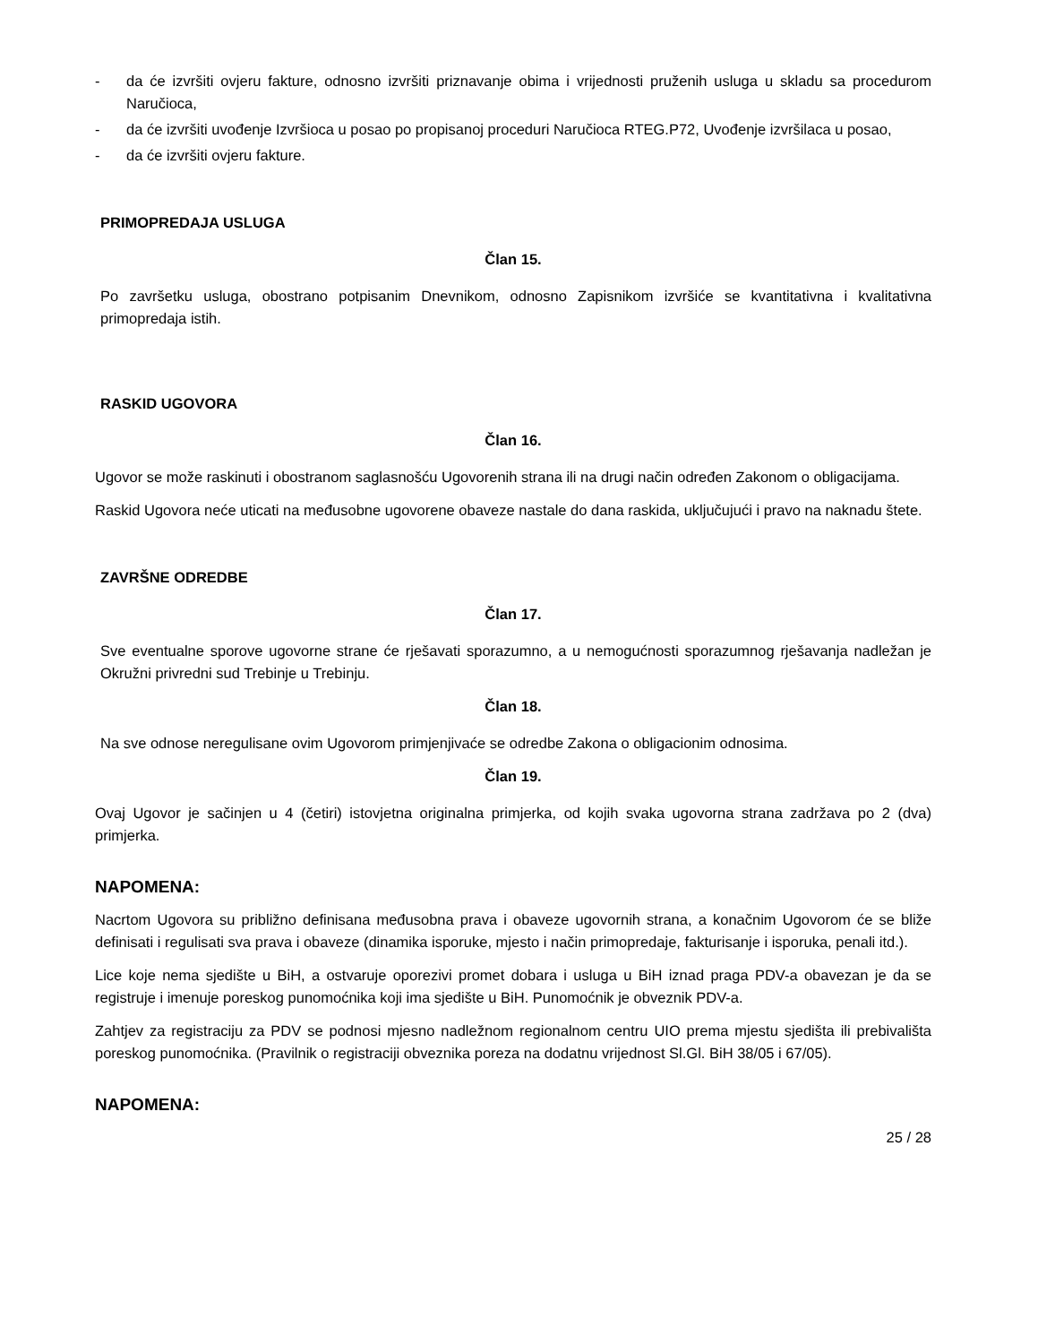- da će izvršiti ovjeru fakture, odnosno izvršiti priznavanje obima i vrijednosti pruženih usluga u skladu sa procedurom Naručioca,
- da će izvršiti uvođenje Izvršioca u posao po propisanoj proceduri Naručioca RTEG.P72, Uvođenje izvršilaca u posao,
- da će izvršiti ovjeru fakture.
PRIMOPREDAJA USLUGA
Član 15.
Po završetku usluga, obostrano potpisanim Dnevnikom, odnosno Zapisnikom izvršiće se kvantitativna i kvalitativna primopredaja istih.
RASKID UGOVORA
Član 16.
Ugovor se može raskinuti i obostranom saglasnošću Ugovorenih strana ili na drugi način određen Zakonom o obligacijama.
Raskid Ugovora neće uticati na međusobne ugovorene obaveze nastale do dana raskida, uključujući i pravo na naknadu štete.
ZAVRŠNE ODREDBE
Član 17.
Sve eventualne sporove ugovorne strane će rješavati sporazumno, a u nemogućnosti sporazumnog rješavanja nadležan je Okružni privredni sud Trebinje u Trebinju.
Član 18.
Na sve odnose neregulisane ovim Ugovorom primjenjivaće se odredbe Zakona o obligacionim odnosima.
Član 19.
Ovaj Ugovor je sačinjen u 4 (četiri) istovjetna originalna primjerka, od kojih svaka ugovorna strana zadržava po 2 (dva) primjerka.
NAPOMENA:
Nacrtom Ugovora su približno definisana međusobna prava i obaveze ugovornih strana, a konačnim Ugovorom će se bliže definisati i regulisati sva prava i obaveze (dinamika isporuke, mjesto i način primopredaje, fakturisanje i isporuka, penali itd.).
Lice koje nema sjedište u BiH, a ostvaruje oporezivi promet dobara i usluga u BiH iznad praga PDV-a obavezan je da se registruje i imenuje poreskog punomoćnika koji ima sjedište u BiH. Punomoćnik je obveznik PDV-a.
Zahtjev za registraciju za PDV se podnosi mjesno nadležnom regionalnom centru UIO prema mjestu sjedišta ili prebivališta poreskog punomoćnika. (Pravilnik o registraciji obveznika poreza na dodatnu vrijednost Sl.Gl. BiH 38/05 i 67/05).
NAPOMENA:
25 / 28